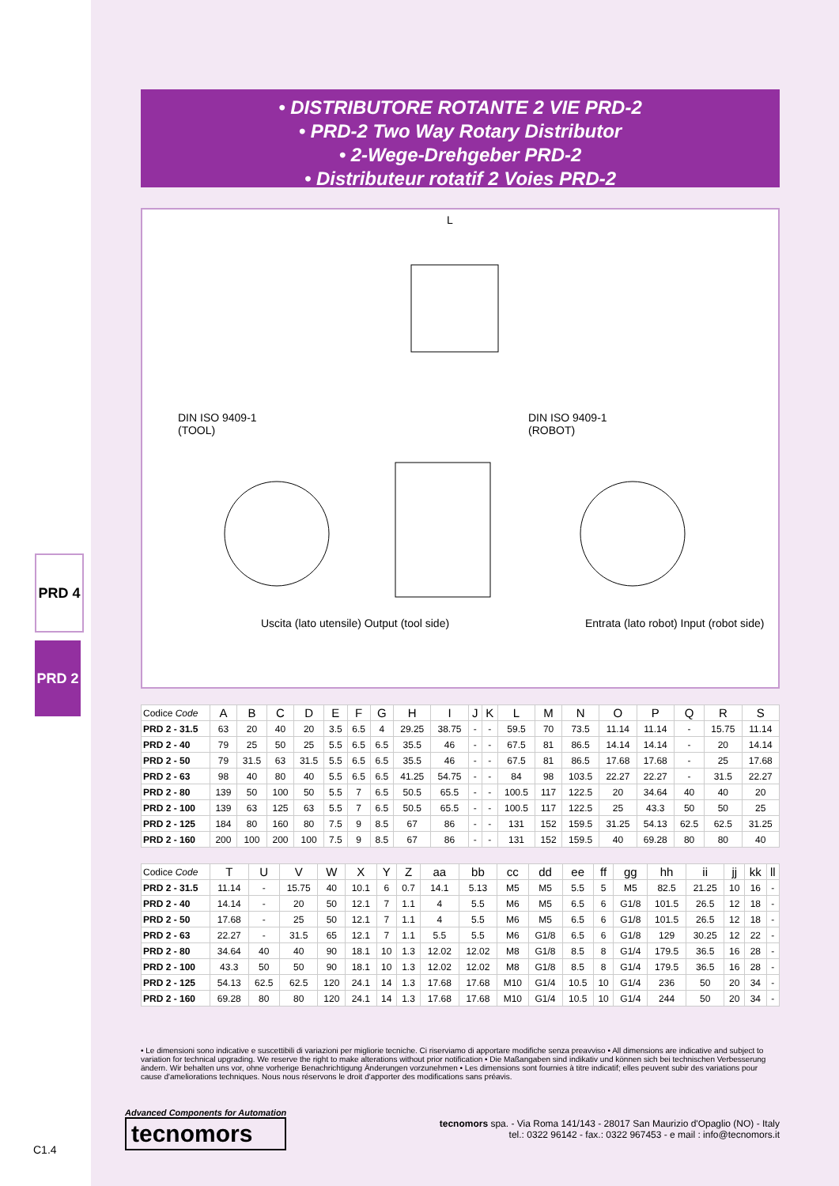PRD 4
PRD 2
C1.4
• DISTRIBUTORE ROTANTE 2 VIE PRD-2
• PRD-2 Two Way Rotary Distributor
• 2-Wege-Drehgeber PRD-2
• Distributeur rotatif 2 Voies PRD-2
DIN ISO 9409-1
(TOOL)
DIN ISO 9409-1
(ROBOT)
L
Uscita (lato utensile) Output (tool side)
Entrata (lato robot) Input (robot side)
| Codice Code | A | B | C | D | E | F | G | H | I | J | K | L | M | N | O | P | Q | R | S |
| --- | --- | --- | --- | --- | --- | --- | --- | --- | --- | --- | --- | --- | --- | --- | --- | --- | --- | --- | --- |
| PRD 2 - 31.5 | 63 | 20 | 40 | 20 | 3.5 | 6.5 | 4 | 29.25 | 38.75 | - | - | 59.5 | 70 | 73.5 | 11.14 | 11.14 | - | 15.75 | 11.14 |
| PRD 2 - 40 | 79 | 25 | 50 | 25 | 5.5 | 6.5 | 6.5 | 35.5 | 46 | - | - | 67.5 | 81 | 86.5 | 14.14 | 14.14 | - | 20 | 14.14 |
| PRD 2 - 50 | 79 | 31.5 | 63 | 31.5 | 5.5 | 6.5 | 6.5 | 35.5 | 46 | - | - | 67.5 | 81 | 86.5 | 17.68 | 17.68 | - | 25 | 17.68 |
| PRD 2 - 63 | 98 | 40 | 80 | 40 | 5.5 | 6.5 | 6.5 | 41.25 | 54.75 | - | - | 84 | 98 | 103.5 | 22.27 | 22.27 | - | 31.5 | 22.27 |
| PRD 2 - 80 | 139 | 50 | 100 | 50 | 5.5 | 7 | 6.5 | 50.5 | 65.5 | - | - | 100.5 | 117 | 122.5 | 20 | 34.64 | 40 | 40 | 20 |
| PRD 2 - 100 | 139 | 63 | 125 | 63 | 5.5 | 7 | 6.5 | 50.5 | 65.5 | - | - | 100.5 | 117 | 122.5 | 25 | 43.3 | 50 | 50 | 25 |
| PRD 2 - 125 | 184 | 80 | 160 | 80 | 7.5 | 9 | 8.5 | 67 | 86 | - | - | 131 | 152 | 159.5 | 31.25 | 54.13 | 62.5 | 62.5 | 31.25 |
| PRD 2 - 160 | 200 | 100 | 200 | 100 | 7.5 | 9 | 8.5 | 67 | 86 | - | - | 131 | 152 | 159.5 | 40 | 69.28 | 80 | 80 | 40 |
| Codice Code | T | U | V | W | X | Y | Z | aa | bb | cc | dd | ee | ff | gg | hh | ii | jj | kk | ll |
| --- | --- | --- | --- | --- | --- | --- | --- | --- | --- | --- | --- | --- | --- | --- | --- | --- | --- | --- | --- |
| PRD 2 - 31.5 | 11.14 | - | 15.75 | 40 | 10.1 | 6 | 0.7 | 14.1 | 5.13 | M5 | M5 | 5.5 | 5 | M5 | 82.5 | 21.25 | 10 | 16 | - |
| PRD 2 - 40 | 14.14 | - | 20 | 50 | 12.1 | 7 | 1.1 | 4 | 5.5 | M6 | M5 | 6.5 | 6 | G1/8 | 101.5 | 26.5 | 12 | 18 | - |
| PRD 2 - 50 | 17.68 | - | 25 | 50 | 12.1 | 7 | 1.1 | 4 | 5.5 | M6 | M5 | 6.5 | 6 | G1/8 | 101.5 | 26.5 | 12 | 18 | - |
| PRD 2 - 63 | 22.27 | - | 31.5 | 65 | 12.1 | 7 | 1.1 | 5.5 | 5.5 | M6 | G1/8 | 6.5 | 6 | G1/8 | 129 | 30.25 | 12 | 22 | - |
| PRD 2 - 80 | 34.64 | 40 | 40 | 90 | 18.1 | 10 | 1.3 | 12.02 | 12.02 | M8 | G1/8 | 8.5 | 8 | G1/4 | 179.5 | 36.5 | 16 | 28 | - |
| PRD 2 - 100 | 43.3 | 50 | 50 | 90 | 18.1 | 10 | 1.3 | 12.02 | 12.02 | M8 | G1/8 | 8.5 | 8 | G1/4 | 179.5 | 36.5 | 16 | 28 | - |
| PRD 2 - 125 | 54.13 | 62.5 | 62.5 | 120 | 24.1 | 14 | 1.3 | 17.68 | 17.68 | M10 | G1/4 | 10.5 | 10 | G1/4 | 236 | 50 | 20 | 34 | - |
| PRD 2 - 160 | 69.28 | 80 | 80 | 120 | 24.1 | 14 | 1.3 | 17.68 | 17.68 | M10 | G1/4 | 10.5 | 10 | G1/4 | 244 | 50 | 20 | 34 | - |
• Le dimensioni sono indicative e suscettibili di variazioni per migliorie tecniche. Ci riserviamo di apportare modifiche senza preavviso • All dimensions are indicative and subject to variation for technical upgrading. We reserve the right to make alterations without prior notification • Die Maßangaben sind indikativ und können sich bei technischen Verbesserung ändern. Wir behalten uns vor, ohne vorherige Benachrichtigung Änderungen vorzunehmen • Les dimensions sont fournies à titre indicatif; elles peuvent subir des variations pour cause d'ameliorations techniques. Nous nous réservons le droit d'apporter des modifications sans préavis.
Advanced Components for Automation
tecnomors
tecnomors spa. - Via Roma 141/143 - 28017 San Maurizio d'Opaglio (NO) - Italy
tel.: 0322 96142 - fax.: 0322 967453 - e mail : info@tecnomors.it